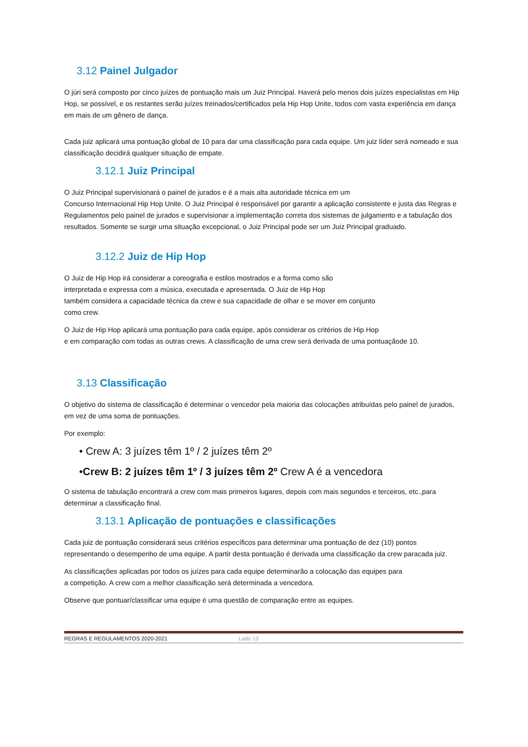3.12 Painel Julgador
O júri será composto por cinco juízes de pontuação mais um Juiz Principal. Haverá pelo menos dois juízes especialistas em Hip Hop, se possível, e os restantes serão juízes treinados/certificados pela Hip Hop Unite, todos com vasta experiência em dança em mais de um gênero de dança.
Cada juiz aplicará uma pontuação global de 10 para dar uma classificação para cada equipe. Um juiz líder será nomeado e sua classificação decidirá qualquer situação de empate.
3.12.1 Juiz Principal
O Juiz Principal supervisionará o painel de jurados e é a mais alta autoridade técnica em um
Concurso Internacional Hip Hop Unite. O Juiz Principal é responsável por garantir a aplicação consistente e justa das Regras e Regulamentos pelo painel de jurados e supervisionar a implementação correta dos sistemas de julgamento e a tabulação dos resultados. Somente se surgir uma situação excepcional, o Juiz Principal pode ser um Juiz Principal graduado.
3.12.2 Juiz de Hip Hop
O Juiz de Hip Hop irá considerar a coreografia e estilos mostrados e a forma como são
interpretada e expressa com a música, executada e apresentada. O Juiz de Hip Hop
também considera a capacidade técnica da crew e sua capacidade de olhar e se mover em conjunto
como crew.
O Juiz de Hip Hop aplicará uma pontuação para cada equipe, após considerar os critérios de Hip Hop
e em comparação com todas as outras crews. A classificação de uma crew será derivada de uma pontuaçãode 10.
3.13 Classificação
O objetivo do sistema de classificação é determinar o vencedor pela maioria das colocações atribuídas pelo painel de jurados, em vez de uma soma de pontuações.
Por exemplo:
• Crew A: 3 juízes têm 1º / 2 juízes têm 2º
•Crew B: 2 juízes têm 1º / 3 juízes têm 2º Crew A é a vencedora
O sistema de tabulação encontrará a crew com mais primeiros lugares, depois com mais segundos e terceiros, etc.,para determinar a classificação final.
3.13.1 Aplicação de pontuações e classificações
Cada juiz de pontuação considerará seus critérios específicos para determinar uma pontuação de dez (10) pontos representando o desempenho de uma equipe. A partir desta pontuação é derivada uma classificação da crew paracada juiz.
As classificações aplicadas por todos os juízes para cada equipe determinarão a colocação das equipes para
a competição. A crew com a melhor classificação será determinada a vencedora.
Observe que pontuar/classificar uma equipe é uma questão de comparação entre as equipes.
REGRAS E REGULAMENTOS 2020-2021 Lado 13